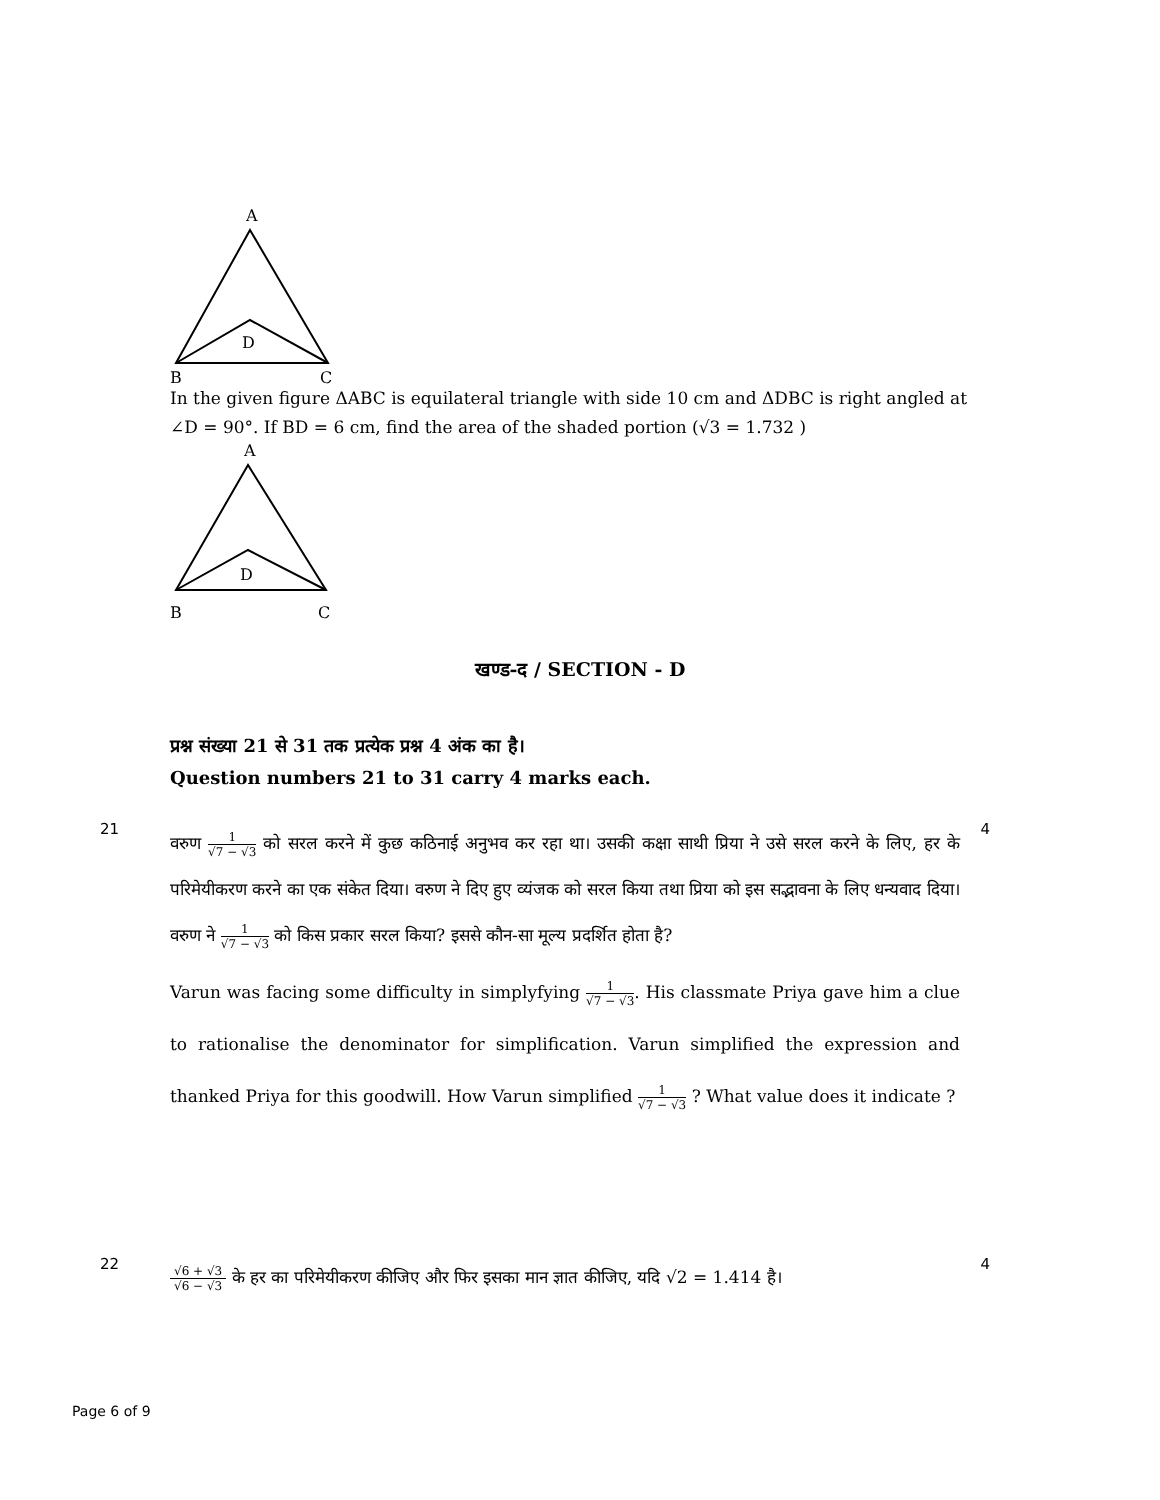A
D
B
C
In the given figure ΔABC is equilateral triangle with side 10 cm and ΔDBC is right angled at ∠D = 90°. If BD = 6 cm, find the area of the shaded portion (√3 = 1.732 )
A
D
B
C
खण्ड-द / SECTION - D
प्रश्न संख्या 21 से 31 तक प्रत्येक प्रश्न 4 अंक का है।
Question numbers 21 to 31 carry 4 marks each.
21
वरुण 1 √7 − √3 को सरल करने में कुछ कठिनाई अनुभव कर रहा था। उसकी कक्षा साथी प्रिया ने उसे सरल करने के लिए, हर के परिमेयीकरण करने का एक संकेत दिया। वरुण ने दिए हुए व्यंजक को सरल किया तथा प्रिया को इस सद्भावना के लिए धन्यवाद दिया। वरुण ने 1 √7 − √3 को किस प्रकार सरल किया? इससे कौन-सा मूल्य प्रदर्शित होता है?
Varun was facing some difficulty in simplyfying 1 √7 − √3. His classmate Priya gave him a clue to rationalise the denominator for simplification. Varun simplified the expression and thanked Priya for this goodwill. How Varun simplified 1 √7 − √3 ? What value does it indicate ?
4
22
√6 + √3 √6 − √3 के हर का परिमेयीकरण कीजिए और फिर इसका मान ज्ञात कीजिए, यदि √2 = 1.414 है।
4
Page 6 of 9